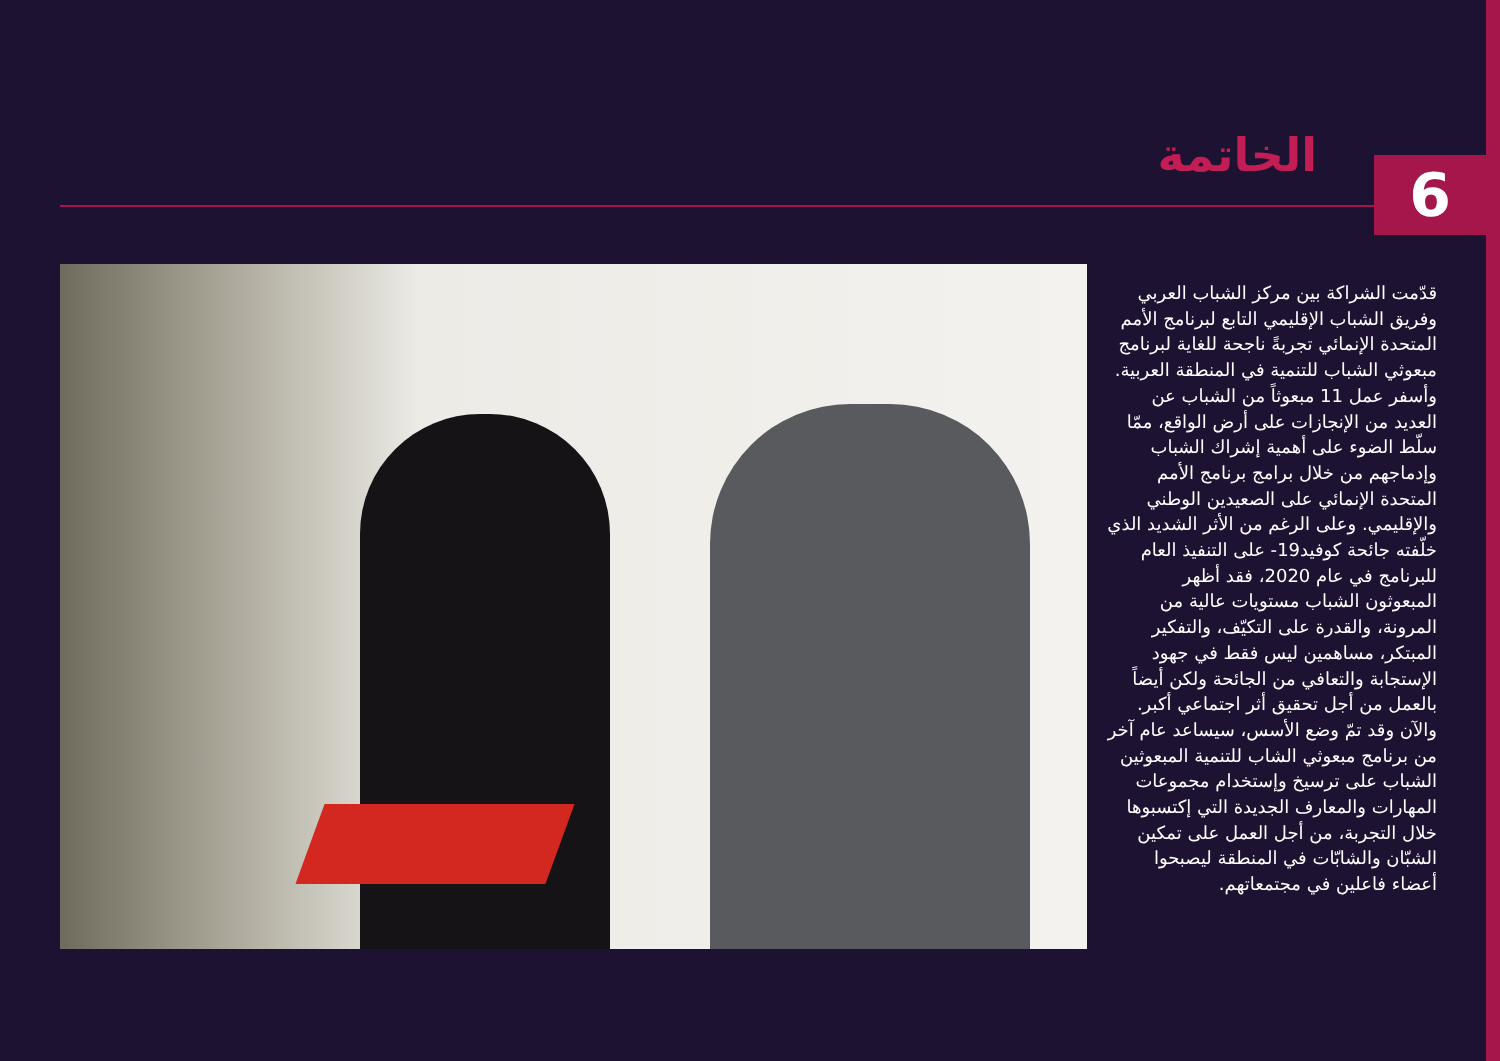الخاتمة 6
قدّمت الشراكة بين مركز الشباب العربي وفريق الشباب الإقليمي التابع لبرنامج الأمم المتحدة الإنمائي تجربةً ناجحة للغاية لبرنامج مبعوثي الشباب للتنمية في المنطقة العربية. وأسفر عمل 11 مبعوثاً من الشباب عن العديد من الإنجازات على أرض الواقع، ممّا سلّط الضوء على أهمية إشراك الشباب وإدماجهم من خلال برامج برنامج الأمم المتحدة الإنمائي على الصعيدين الوطني والإقليمي. وعلى الرغم من الأثر الشديد الذي خلّفته جائحة كوفيد19- على التنفيذ العام للبرنامج في عام 2020، فقد أظهر المبعوثون الشباب مستويات عالية من المرونة، والقدرة على التكيّف، والتفكير المبتكر، مساهمين ليس فقط في جهود الإستجابة والتعافي من الجائحة ولكن أيضاً بالعمل من أجل تحقيق أثر اجتماعي أكبر. والآن وقد تمّ وضع الأسس، سيساعد عام آخر من برنامج مبعوثي الشاب للتنمية المبعوثين الشباب على ترسيخ وإستخدام مجموعات المهارات والمعارف الجديدة التي إكتسبوها خلال التجربة، من أجل العمل على تمكين الشبّان والشابّات في المنطقة ليصبحوا أعضاء فاعلين في مجتمعاتهم.